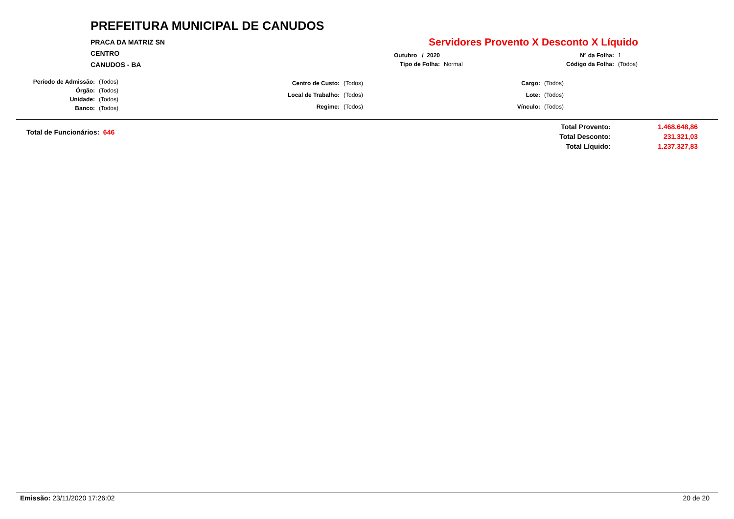PREFEITURA MUNICIPAL DE CANUDOS
PRACA DA MATRIZ SN
CENTRO
CANUDOS - BA
Servidores Provento X Desconto X Líquido
| Outubro / 2020 | | Nº da Folha: | 1 |
| Tipo de Folha: | Normal | Código da Folha: | (Todos) |
| Período de Admissão: | (Todos) |
| Órgão: | (Todos) |
| Unidade: | (Todos) |
| Banco: | (Todos) |
| Centro de Custo: | (Todos) |
| Local de Trabalho: | (Todos) |
| Regime: | (Todos) |
| Cargo: | (Todos) |
| Lote: | (Todos) |
| Vínculo: | (Todos) |
Total de Funcionários: 646
| Total Provento: | 1.468.648,86 |
| Total Desconto: | 231.321,03 |
| Total Líquido: | 1.237.327,83 |
Emissão: 23/11/2020 17:26:02 20 de 20